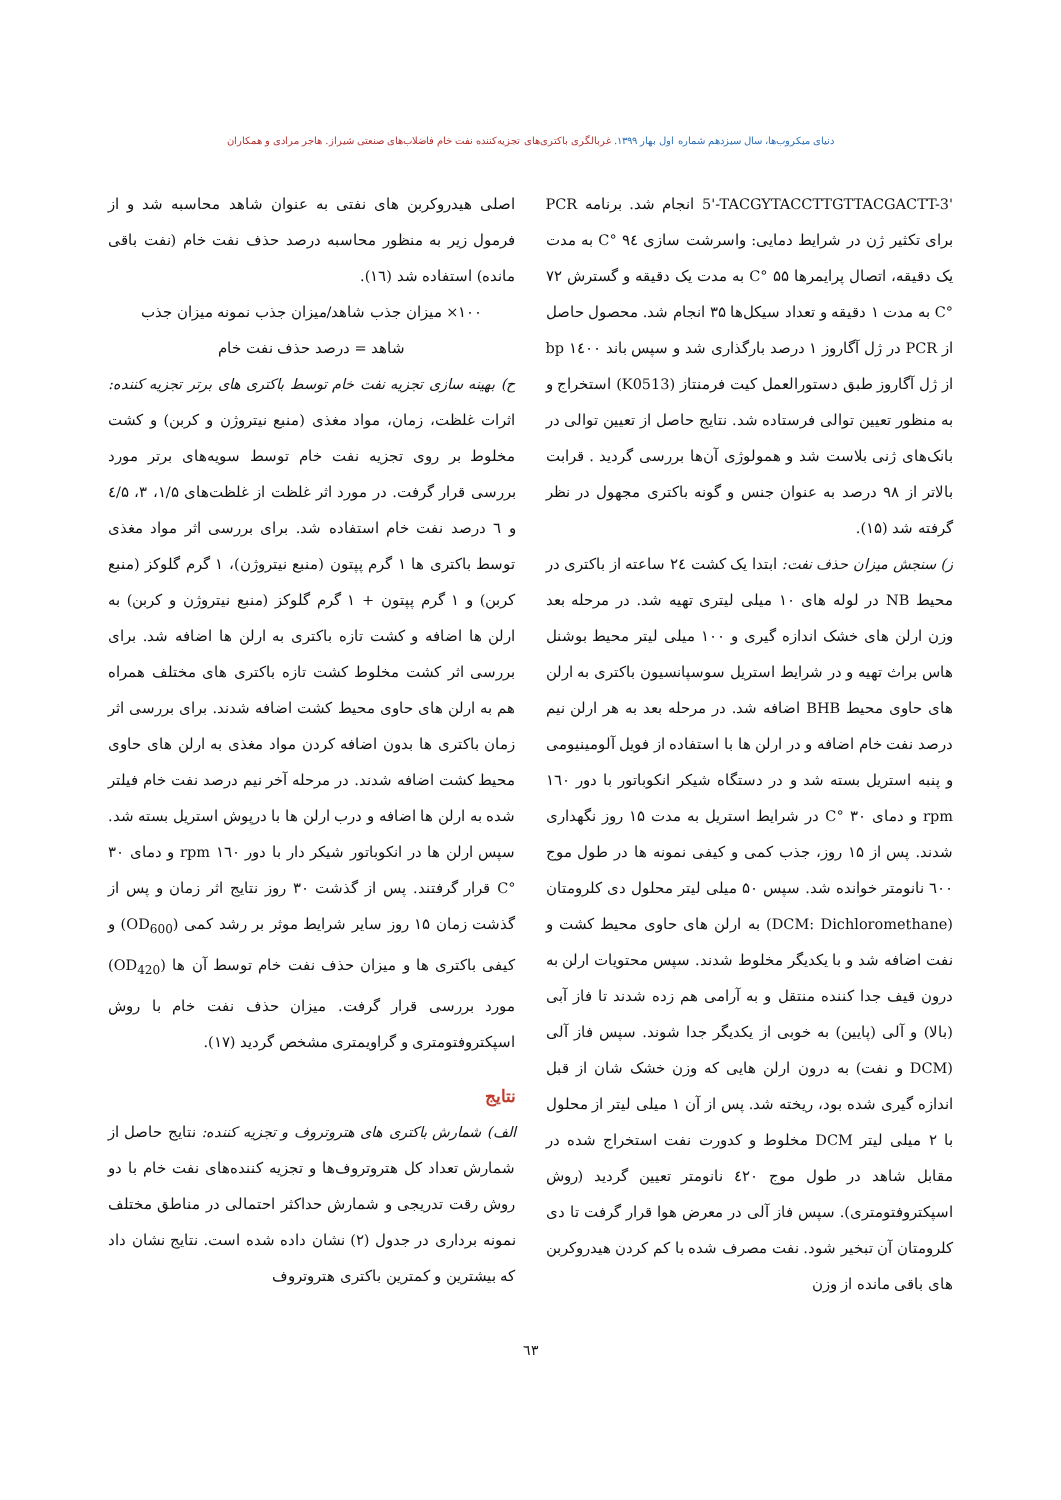دنیای میکروب‌ها، سال سیزدهم شماره اول بهار ۱۳۹۹. غربالگری باکتری‌های تجزیه‌کننده نفت خام فاضلاب‌های صنعتی شیراز. هاجر مرادی و همکاران
5'-TACGYTACCTTGTTACGACTT-3' انجام شد. برنامه PCR برای تکثیر ژن در شرایط دمایی: واسرشت سازی ۹٤ °C به مدت یک دقیقه، اتصال پرایمرها ۵۵ °C به مدت یک دقیقه و گسترش ۷۲ °C به مدت ۱ دقیقه و تعداد سیکل‌ها ۳۵ انجام شد. محصول حاصل از PCR در ژل آگاروز ۱ درصد بارگذاری شد و سپس باند ۱٤۰۰ bp از ژل آگاروز طبق دستورالعمل کیت فرمنتاز (K0513) استخراج و به منظور تعیین توالی فرستاده شد. نتایج حاصل از تعیین توالی در بانک‌های ژنی بلاست شد و همولوژی آن‌ها بررسی گردید . قرابت بالاتر از ۹۸ درصد به عنوان جنس و گونه باکتری مجهول در نظر گرفته شد (۱۵).
ز) سنجش میزان حذف نفت: ابتدا یک کشت ۲٤ ساعته از باکتری در محیط NB در لوله های ۱۰ میلی لیتری تهیه شد. در مرحله بعد وزن ارلن های خشک اندازه گیری و ۱۰۰ میلی لیتر محیط بوشنل هاس براث تهیه و در شرایط استریل سوسپانسیون باکتری به ارلن های حاوی محیط BHB اضافه شد. در مرحله بعد به هر ارلن نیم درصد نفت خام اضافه و در ارلن ها با استفاده از فویل آلومینیومی و پنبه استریل بسته شد و در دستگاه شیکر انکوباتور با دور ۱٦۰ rpm و دمای ۳۰ °C در شرایط استریل به مدت ۱۵ روز نگهداری شدند. پس از ۱۵ روز، جذب کمی و کیفی نمونه ها در طول موج ٦۰۰ نانومتر خوانده شد. سپس ۵۰ میلی لیتر محلول دی کلرومتان (DCM: Dichloromethane) به ارلن های حاوی محیط کشت و نفت اضافه شد و با یکدیگر مخلوط شدند. سپس محتویات ارلن به درون قیف جدا کننده منتقل و به آرامی هم زده شدند تا فاز آبی (بالا) و آلی (پایین) به خوبی از یکدیگر جدا شوند. سپس فاز آلی (DCM و نفت) به درون ارلن هایی که وزن خشک شان از قبل اندازه گیری شده بود، ریخته شد. پس از آن ۱ میلی لیتر از محلول با ۲ میلی لیتر DCM مخلوط و کدورت نفت استخراج شده در مقابل شاهد در طول موج ٤۲۰ نانومتر تعیین گردید (روش اسپکتروفتومتری). سپس فاز آلی در معرض هوا قرار گرفت تا دی کلرومتان آن تبخیر شود. نفت مصرف شده با کم کردن هیدروکربن های باقی مانده از وزن
اصلی هیدروکربن های نفتی به عنوان شاهد محاسبه شد و از فرمول زیر به منظور محاسبه درصد حذف نفت خام (نفت باقی مانده) استفاده شد (۱٦).
۱۰۰× میزان جذب شاهد/میزان جذب نمونه میزان جذب
شاهد = درصد حذف نفت خام
ح) بهینه سازی تجزیه نفت خام توسط باکتری های برتر تجزیه کننده: اثرات غلظت، زمان، مواد مغذی (منبع نیتروژن و کربن) و کشت مخلوط بر روی تجزیه نفت خام توسط سویه‌های برتر مورد بررسی قرار گرفت. در مورد اثر غلظت از غلظت‌های ۱/۵، ۳، ٤/۵ و ٦ درصد نفت خام استفاده شد. برای بررسی اثر مواد مغذی توسط باکتری ها ۱ گرم پپتون (منبع نیتروژن)، ۱ گرم گلوکز (منبع کربن) و ۱ گرم پپتون + ۱ گرم گلوکز (منبع نیتروژن و کربن) به ارلن ها اضافه و کشت تازه باکتری به ارلن ها اضافه شد. برای بررسی اثر کشت مخلوط کشت تازه باکتری های مختلف همراه هم به ارلن های حاوی محیط کشت اضافه شدند. برای بررسی اثر زمان باکتری ها بدون اضافه کردن مواد مغذی به ارلن های حاوی محیط کشت اضافه شدند. در مرحله آخر نیم درصد نفت خام فیلتر شده به ارلن ها اضافه و درب ارلن ها با درپوش استریل بسته شد. سپس ارلن ها در انکوباتور شیکر دار با دور ۱٦۰ rpm و دمای ۳۰ °C قرار گرفتند. پس از گذشت ۳۰ روز نتایج اثر زمان و پس از گذشت زمان ۱۵ روز سایر شرایط موثر بر رشد کمی (OD<sub>600</sub>) و کیفی باکتری ها و میزان حذف نفت خام توسط آن ها (OD<sub>420</sub>) مورد بررسی قرار گرفت. میزان حذف نفت خام با روش اسپکتروفتومتری و گراویمتری مشخص گردید (۱۷).
نتایج
الف) شمارش باکتری های هتروتروف و تجزیه کننده: نتایج حاصل از شمارش تعداد کل هتروتروف‌ها و تجزیه کننده‌های نفت خام با دو روش رقت تدریجی و شمارش حداکثر احتمالی در مناطق مختلف نمونه برداری در جدول (۲) نشان داده شده است. نتایج نشان داد که بیشترین و کمترین باکتری هتروتروف
٦۳